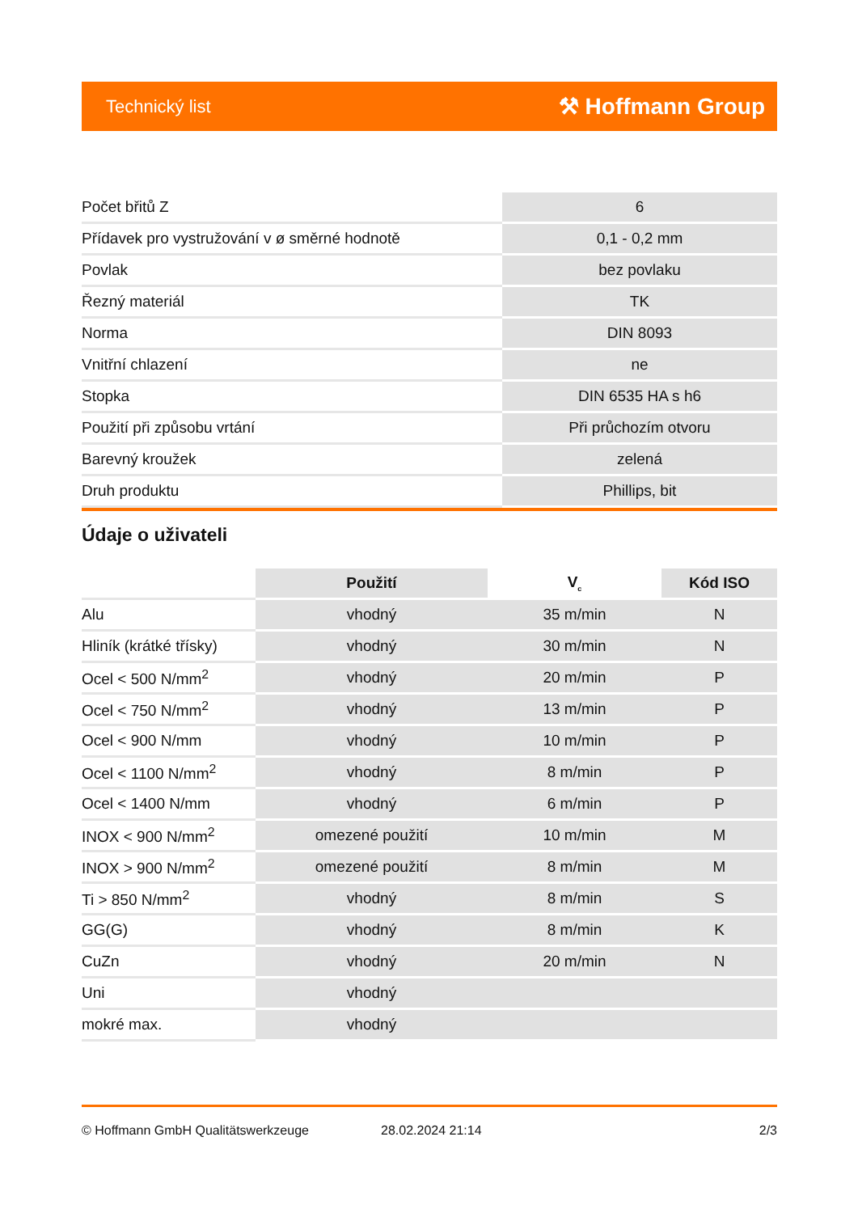Technický list ⚒ Hoffmann Group
| Počet břitů Z | 6 |
| Přídavek pro vystružování v ø směrné hodnotě | 0,1 - 0,2 mm |
| Povlak | bez povlaku |
| Řezný materiál | TK |
| Norma | DIN 8093 |
| Vnitřní chlazení | ne |
| Stopka | DIN 6535 HA s h6 |
| Použití při způsobu vrtání | Při průchozím otvoru |
| Barevný kroužek | zelená |
| Druh produktu | Phillips, bit |
Údaje o uživateli
| | Použití | V<sub>c</sub> | Kód ISO |
| --- | --- | --- | --- |
| Alu | vhodný | 35 m/min | N |
| Hliník (krátké třísky) | vhodný | 30 m/min | N |
| Ocel < 500 N/mm<sup>2</sup> | vhodný | 20 m/min | P |
| Ocel < 750 N/mm<sup>2</sup> | vhodný | 13 m/min | P |
| Ocel < 900 N/mm | vhodný | 10 m/min | P |
| Ocel < 1100 N/mm<sup>2</sup> | vhodný | 8 m/min | P |
| Ocel < 1400 N/mm | vhodný | 6 m/min | P |
| INOX < 900 N/mm<sup>2</sup> | omezené použití | 10 m/min | M |
| INOX > 900 N/mm<sup>2</sup> | omezené použití | 8 m/min | M |
| Ti > 850 N/mm<sup>2</sup> | vhodný | 8 m/min | S |
| GG(G) | vhodný | 8 m/min | K |
| CuZn | vhodný | 20 m/min | N |
| Uni | vhodný | | |
| mokré max. | vhodný | | |
© Hoffmann GmbH Qualitätswerkzeuge 28.02.2024 21:14 2/3